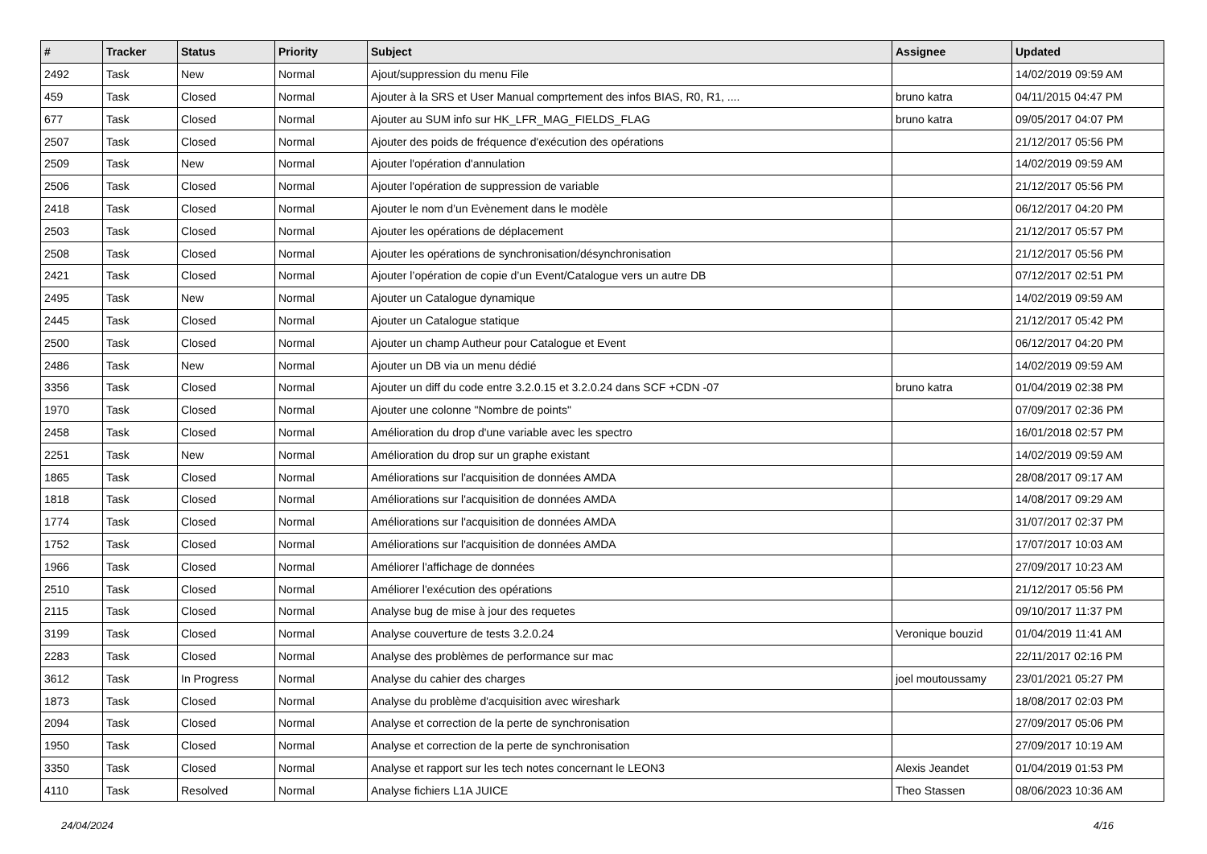| # | Tracker | Status | Priority | Subject | Assignee | Updated |
| --- | --- | --- | --- | --- | --- | --- |
| 2492 | Task | New | Normal | Ajout/suppression du menu File | | 14/02/2019 09:59 AM |
| 459 | Task | Closed | Normal | Ajouter à la SRS et User Manual comprtement des infos BIAS, R0, R1, .... | bruno katra | 04/11/2015 04:47 PM |
| 677 | Task | Closed | Normal | Ajouter au SUM info sur HK_LFR_MAG_FIELDS_FLAG | bruno katra | 09/05/2017 04:07 PM |
| 2507 | Task | Closed | Normal | Ajouter des poids de fréquence d'exécution des opérations | | 21/12/2017 05:56 PM |
| 2509 | Task | New | Normal | Ajouter l'opération d'annulation | | 14/02/2019 09:59 AM |
| 2506 | Task | Closed | Normal | Ajouter l'opération de suppression de variable | | 21/12/2017 05:56 PM |
| 2418 | Task | Closed | Normal | Ajouter le nom d’un Evènement dans le modèle | | 06/12/2017 04:20 PM |
| 2503 | Task | Closed | Normal | Ajouter les opérations de déplacement | | 21/12/2017 05:57 PM |
| 2508 | Task | Closed | Normal | Ajouter les opérations de synchronisation/désynchronisation | | 21/12/2017 05:56 PM |
| 2421 | Task | Closed | Normal | Ajouter l’opération de copie d’un Event/Catalogue vers un autre DB | | 07/12/2017 02:51 PM |
| 2495 | Task | New | Normal | Ajouter un Catalogue dynamique | | 14/02/2019 09:59 AM |
| 2445 | Task | Closed | Normal | Ajouter un Catalogue statique | | 21/12/2017 05:42 PM |
| 2500 | Task | Closed | Normal | Ajouter un champ Autheur pour Catalogue et Event | | 06/12/2017 04:20 PM |
| 2486 | Task | New | Normal | Ajouter un DB via un menu dédié | | 14/02/2019 09:59 AM |
| 3356 | Task | Closed | Normal | Ajouter un diff du code entre 3.2.0.15 et 3.2.0.24 dans SCF +CDN -07 | bruno katra | 01/04/2019 02:38 PM |
| 1970 | Task | Closed | Normal | Ajouter une colonne "Nombre de points" | | 07/09/2017 02:36 PM |
| 2458 | Task | Closed | Normal | Amélioration du drop d'une variable avec les spectro | | 16/01/2018 02:57 PM |
| 2251 | Task | New | Normal | Amélioration du drop sur un graphe existant | | 14/02/2019 09:59 AM |
| 1865 | Task | Closed | Normal | Améliorations sur l'acquisition de données AMDA | | 28/08/2017 09:17 AM |
| 1818 | Task | Closed | Normal | Améliorations sur l'acquisition de données AMDA | | 14/08/2017 09:29 AM |
| 1774 | Task | Closed | Normal | Améliorations sur l'acquisition de données AMDA | | 31/07/2017 02:37 PM |
| 1752 | Task | Closed | Normal | Améliorations sur l'acquisition de données AMDA | | 17/07/2017 10:03 AM |
| 1966 | Task | Closed | Normal | Améliorer l'affichage de données | | 27/09/2017 10:23 AM |
| 2510 | Task | Closed | Normal | Améliorer l'exécution des opérations | | 21/12/2017 05:56 PM |
| 2115 | Task | Closed | Normal | Analyse bug de mise à jour des requetes | | 09/10/2017 11:37 PM |
| 3199 | Task | Closed | Normal | Analyse couverture de tests 3.2.0.24 | Veronique bouzid | 01/04/2019 11:41 AM |
| 2283 | Task | Closed | Normal | Analyse des problèmes de performance sur mac | | 22/11/2017 02:16 PM |
| 3612 | Task | In Progress | Normal | Analyse du cahier des charges | joel moutoussamy | 23/01/2021 05:27 PM |
| 1873 | Task | Closed | Normal | Analyse du problème d'acquisition avec wireshark | | 18/08/2017 02:03 PM |
| 2094 | Task | Closed | Normal | Analyse et correction de la perte de synchronisation | | 27/09/2017 05:06 PM |
| 1950 | Task | Closed | Normal | Analyse et correction de la perte de synchronisation | | 27/09/2017 10:19 AM |
| 3350 | Task | Closed | Normal | Analyse et rapport sur les tech notes concernant le LEON3 | Alexis Jeandet | 01/04/2019 01:53 PM |
| 4110 | Task | Resolved | Normal | Analyse fichiers L1A JUICE | Theo Stassen | 08/06/2023 10:36 AM |
24/04/2024 4/16